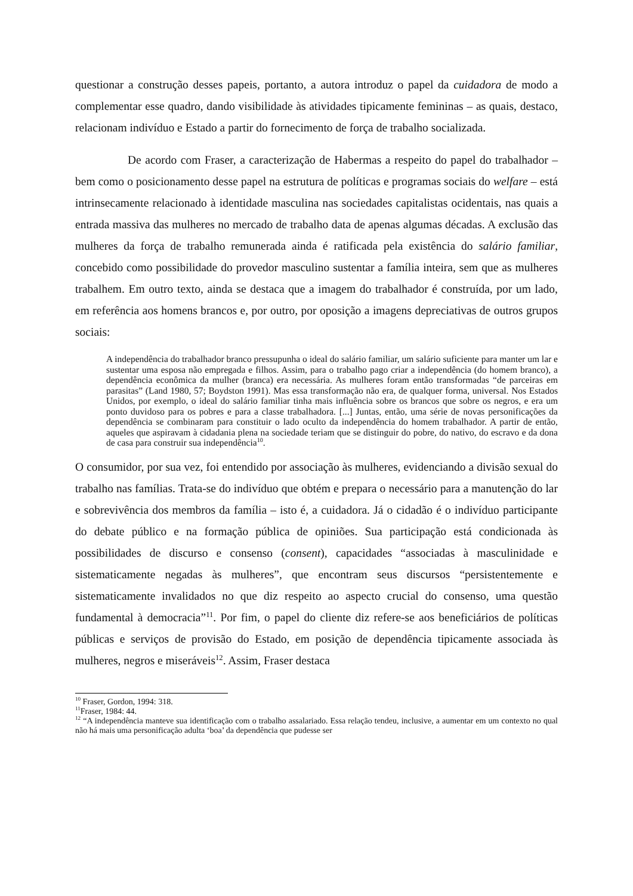questionar a construção desses papeis, portanto, a autora introduz o papel da cuidadora de modo a complementar esse quadro, dando visibilidade às atividades tipicamente femininas – as quais, destaco, relacionam indivíduo e Estado a partir do fornecimento de força de trabalho socializada.
De acordo com Fraser, a caracterização de Habermas a respeito do papel do trabalhador – bem como o posicionamento desse papel na estrutura de políticas e programas sociais do welfare – está intrinsecamente relacionado à identidade masculina nas sociedades capitalistas ocidentais, nas quais a entrada massiva das mulheres no mercado de trabalho data de apenas algumas décadas. A exclusão das mulheres da força de trabalho remunerada ainda é ratificada pela existência do salário familiar, concebido como possibilidade do provedor masculino sustentar a família inteira, sem que as mulheres trabalhem. Em outro texto, ainda se destaca que a imagem do trabalhador é construída, por um lado, em referência aos homens brancos e, por outro, por oposição a imagens depreciativas de outros grupos sociais:
A independência do trabalhador branco pressupunha o ideal do salário familiar, um salário suficiente para manter um lar e sustentar uma esposa não empregada e filhos. Assim, para o trabalho pago criar a independência (do homem branco), a dependência econômica da mulher (branca) era necessária. As mulheres foram então transformadas “de parceiras em parasitas” (Land 1980, 57; Boydston 1991). Mas essa transformação não era, de qualquer forma, universal. Nos Estados Unidos, por exemplo, o ideal do salário familiar tinha mais influência sobre os brancos que sobre os negros, e era um ponto duvidoso para os pobres e para a classe trabalhadora. [...] Juntas, então, uma série de novas personificações da dependência se combinaram para constituir o lado oculto da independência do homem trabalhador. A partir de então, aqueles que aspiravam à cidadania plena na sociedade teriam que se distinguir do pobre, do nativo, do escravo e da dona de casa para construir sua independência<sup>10</sup>.
O consumidor, por sua vez, foi entendido por associação às mulheres, evidenciando a divisão sexual do trabalho nas famílias. Trata-se do indivíduo que obtém e prepara o necessário para a manutenção do lar e sobrevivência dos membros da família – isto é, a cuidadora. Já o cidadão é o indivíduo participante do debate público e na formação pública de opiniões. Sua participação está condicionada às possibilidades de discurso e consenso (consent), capacidades “associadas à masculinidade e sistematicamente negadas às mulheres”, que encontram seus discursos “persistentemente e sistematicamente invalidados no que diz respeito ao aspecto crucial do consenso, uma questão fundamental à democracia”<sup>11</sup>. Por fim, o papel do cliente diz refere-se aos beneficiários de políticas públicas e serviços de provisão do Estado, em posição de dependência tipicamente associada às mulheres, negros e miseráveis<sup>12</sup>. Assim, Fraser destaca
<sup>10</sup> Fraser, Gordon, 1994: 318.
<sup>11</sup> Fraser, 1984: 44.
<sup>12</sup> “A independência manteve sua identificação com o trabalho assalariado. Essa relação tendeu, inclusive, a aumentar em um contexto no qual não há mais uma personificação adulta ‘boa’ da dependência que pudesse ser